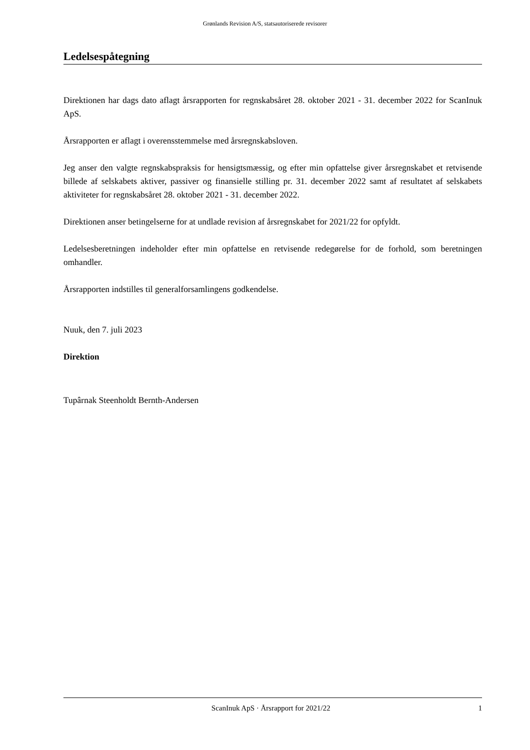Grønlands Revision A/S, statsautoriserede revisorer
Ledelsespåtegning
Direktionen har dags dato aflagt årsrapporten for regnskabsåret 28. oktober 2021 - 31. december 2022 for ScanInuk ApS.
Årsrapporten er aflagt i overensstemmelse med årsregnskabsloven.
Jeg anser den valgte regnskabspraksis for hensigtsmæssig, og efter min opfattelse giver årsregnskabet et retvisende billede af selskabets aktiver, passiver og finansielle stilling pr. 31. december 2022 samt af resultatet af selskabets aktiviteter for regnskabsåret 28. oktober 2021 - 31. december 2022.
Direktionen anser betingelserne for at undlade revision af årsregnskabet for 2021/22 for opfyldt.
Ledelsesberetningen indeholder efter min opfattelse en retvisende redegørelse for de forhold, som beretningen omhandler.
Årsrapporten indstilles til generalforsamlingens godkendelse.
Nuuk, den 7. juli 2023
Direktion
Tupârnak Steenholdt Bernth-Andersen
ScanInuk ApS · Årsrapport for 2021/22 1